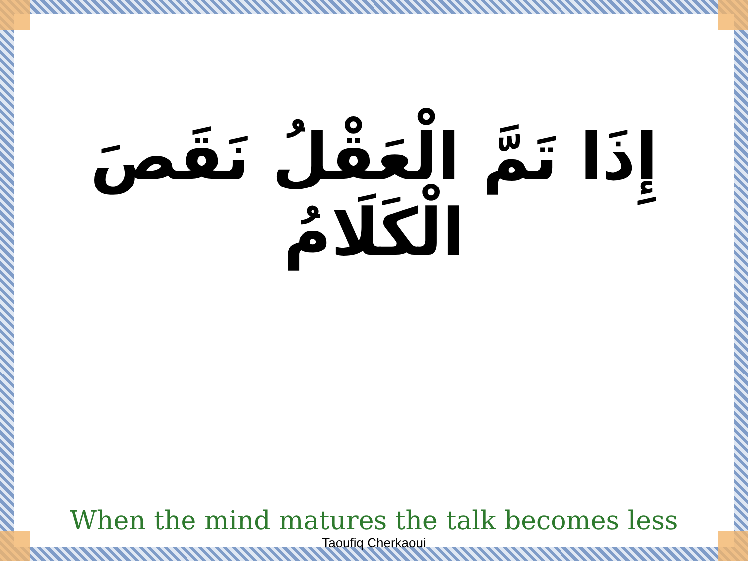إِذَا تَمَّ الْعَقْلُ نَقَصَ الْكَلَامُ
When the mind matures the talk becomes less
Taoufiq Cherkaoui